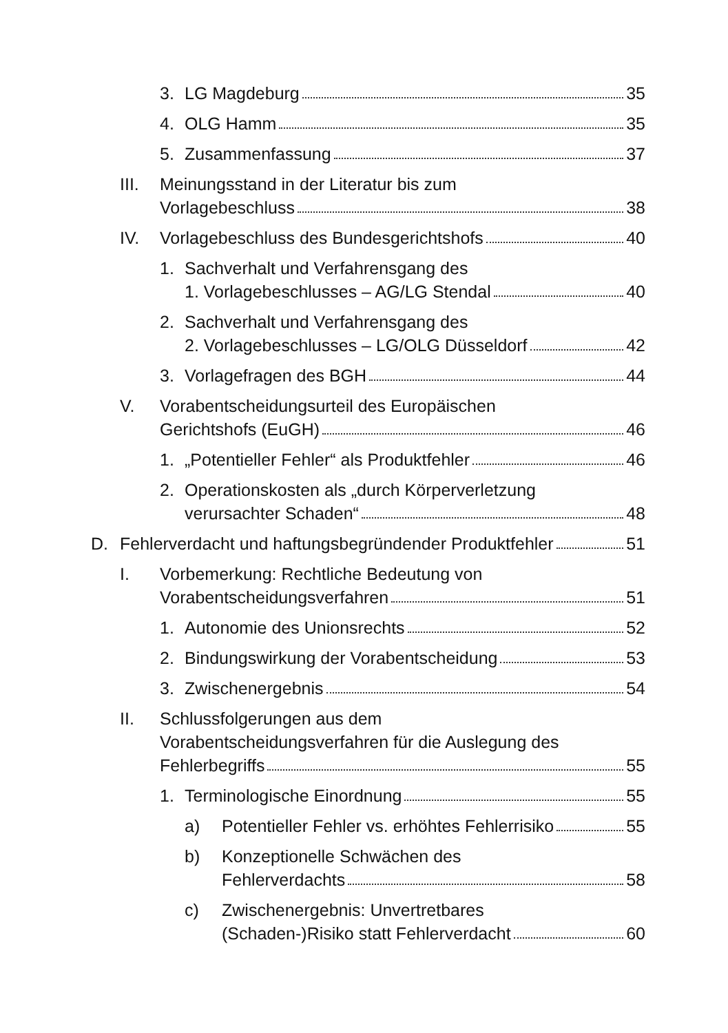3. LG Magdeburg 35
4. OLG Hamm 35
5. Zusammenfassung 37
III.
Meinungsstand in der Literatur bis zum
Vorlagebeschluss 38
IV. Vorlagebeschluss des Bundesgerichtshofs 40
1. Sachverhalt und Verfahrensgang des
1. Vorlagebeschlusses – AG/LG Stendal 40
2. Sachverhalt und Verfahrensgang des
2. Vorlagebeschlusses – LG/OLG Düsseldorf 42
3. Vorlagefragen des BGH 44
V. Vorabentscheidungsurteil des Europäischen
Gerichtshofs (EuGH) 46
1. „Potentieller Fehler“ als Produktfehler 46
2. Operationskosten als „durch Körperverletzung
verursachter Schaden“ 48
D. Fehlerverdacht und haftungsbegründender Produktfehler 51
I. Vorbemerkung: Rechtliche Bedeutung von
Vorabentscheidungsverfahren 51
1. Autonomie des Unionsrechts 52
2. Bindungswirkung der Vorabentscheidung 53
3. Zwischenergebnis 54
II. Schlussfolgerungen aus dem
Vorabentscheidungsverfahren für die Auslegung des
Fehlerbegriffs 55
1. Terminologische Einordnung 55
a) Potentieller Fehler vs. erhöhtes Fehlerrisiko 55
b) Konzeptionelle Schwächen des
Fehlerverdachts 58
c) Zwischenergebnis: Unvertretbares
(Schaden-)Risiko statt Fehlerverdacht 60